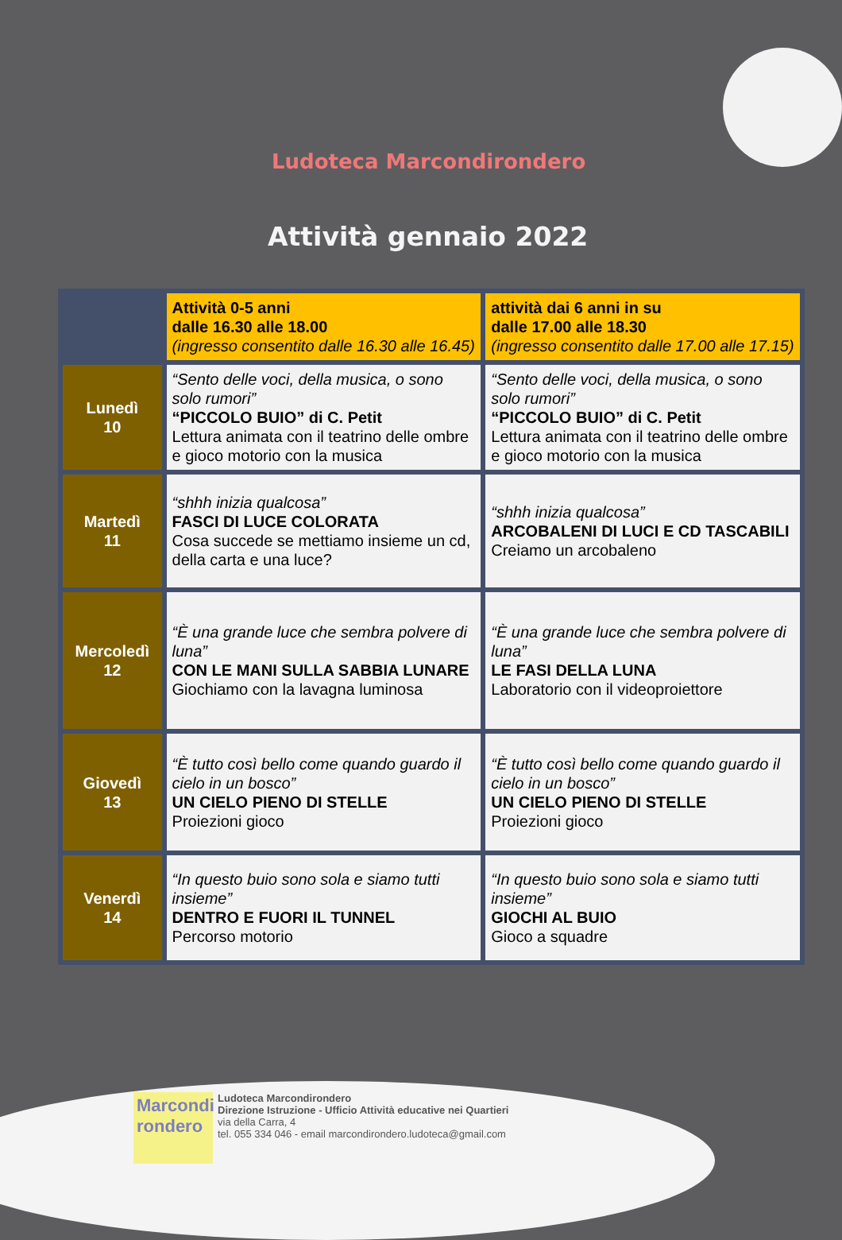Ludoteca Marcondirondero
Attività gennaio 2022
| | Attività 0-5 anni dalle 16.30 alle 18.00 (ingresso consentito dalle 16.30 alle 16.45) | attività dai 6 anni in su dalle 17.00 alle 18.30 (ingresso consentito dalle 17.00 alle 17.15) |
| --- | --- | --- |
| Lunedì 10 | “Sento delle voci, della musica, o sono solo rumori” “PICCOLO BUIO” di C. Petit Lettura animata con il teatrino delle ombre e gioco motorio con la musica | “Sento delle voci, della musica, o sono solo rumori” “PICCOLO BUIO” di C. Petit Lettura animata con il teatrino delle ombre e gioco motorio con la musica |
| Martedì 11 | “shhh inizia qualcosa” FASCI DI LUCE COLORATA Cosa succede se mettiamo insieme un cd, della carta e una luce? | “shhh inizia qualcosa” ARCOBALENI DI LUCI E CD TASCABILI Creiamo un arcobaleno |
| Mercoledì 12 | “È una grande luce che sembra polvere di luna” CON LE MANI SULLA SABBIA LUNARE Giochiamo con la lavagna luminosa | “È una grande luce che sembra polvere di luna” LE FASI DELLA LUNA Laboratorio con il videoproiettore |
| Giovedì 13 | “È tutto così bello come quando guardo il cielo in un bosco” UN CIELO PIENO DI STELLE Proiezioni gioco | “È tutto così bello come quando guardo il cielo in un bosco” UN CIELO PIENO DI STELLE Proiezioni gioco |
| Venerdì 14 | “In questo buio sono sola e siamo tutti insieme” DENTRO E FUORI IL TUNNEL Percorso motorio | “In questo buio sono sola e siamo tutti insieme” GIOCHI AL BUIO Gioco a squadre |
Marcondi rondero
Ludoteca Marcondirondero
Direzione Istruzione - Ufficio Attività educative nei Quartieri
via della Carra, 4
tel. 055 334 046 - email marcondirondero.ludoteca@gmail.com